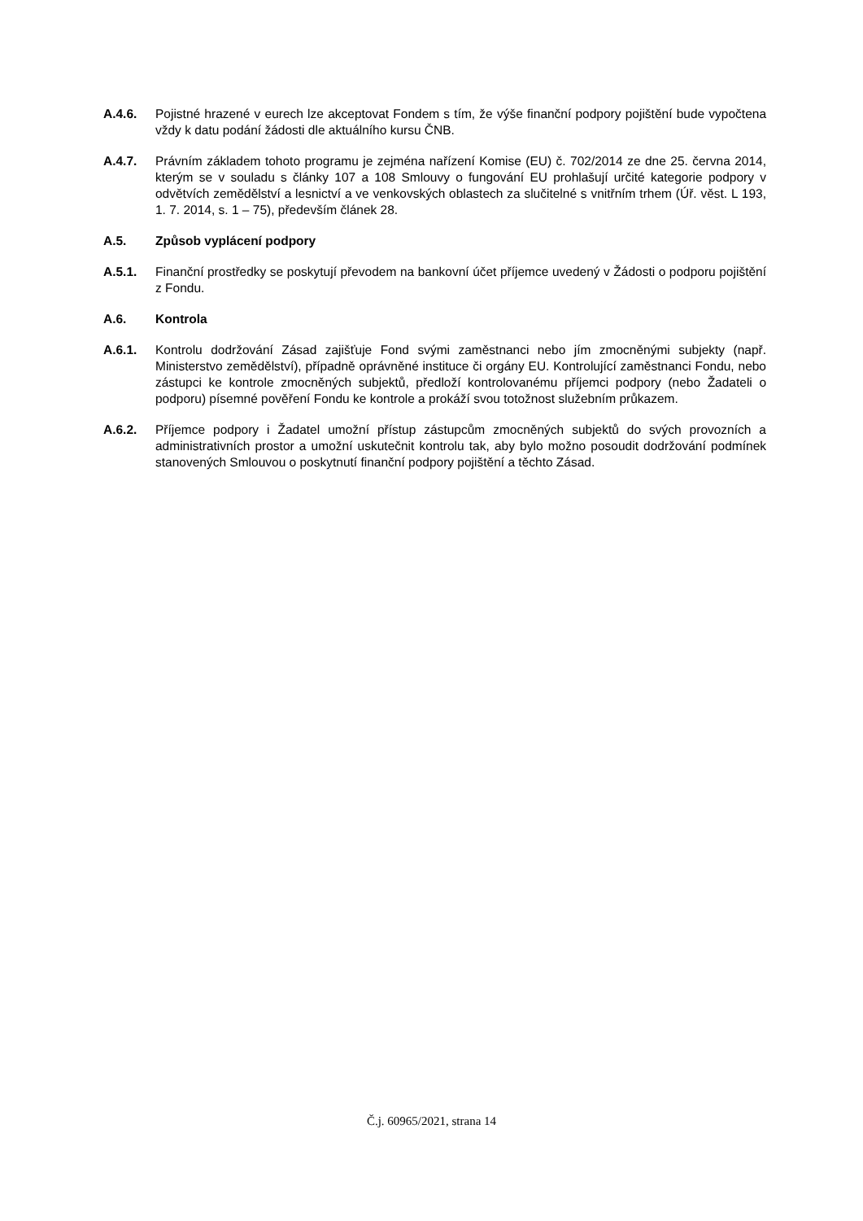A.4.6. Pojistné hrazené v eurech lze akceptovat Fondem s tím, že výše finanční podpory pojištění bude vypočtena vždy k datu podání žádosti dle aktuálního kursu ČNB.
A.4.7. Právním základem tohoto programu je zejména nařízení Komise (EU) č. 702/2014 ze dne 25. června 2014, kterým se v souladu s články 107 a 108 Smlouvy o fungování EU prohlašují určité kategorie podpory v odvětvích zemědělství a lesnictví a ve venkovských oblastech za slučitelné s vnitřním trhem (Úř. věst. L 193, 1. 7. 2014, s. 1 – 75), především článek 28.
A.5. Způsob vyplácení podpory
A.5.1. Finanční prostředky se poskytují převodem na bankovní účet příjemce uvedený v Žádosti o podporu pojištění z Fondu.
A.6. Kontrola
A.6.1. Kontrolu dodržování Zásad zajišťuje Fond svými zaměstnanci nebo jím zmocněnými subjekty (např. Ministerstvo zemědělství), případně oprávněné instituce či orgány EU. Kontrolující zaměstnanci Fondu, nebo zástupci ke kontrole zmocněných subjektů, předloží kontrolovanému příjemci podpory (nebo Žadateli o podporu) písemné pověření Fondu ke kontrole a prokáží svou totožnost služebním průkazem.
A.6.2. Příjemce podpory i Žadatel umožní přístup zástupcům zmocněných subjektů do svých provozních a administrativních prostor a umožní uskutečnit kontrolu tak, aby bylo možno posoudit dodržování podmínek stanovených Smlouvou o poskytnutí finanční podpory pojištění a těchto Zásad.
Č.j. 60965/2021, strana 14